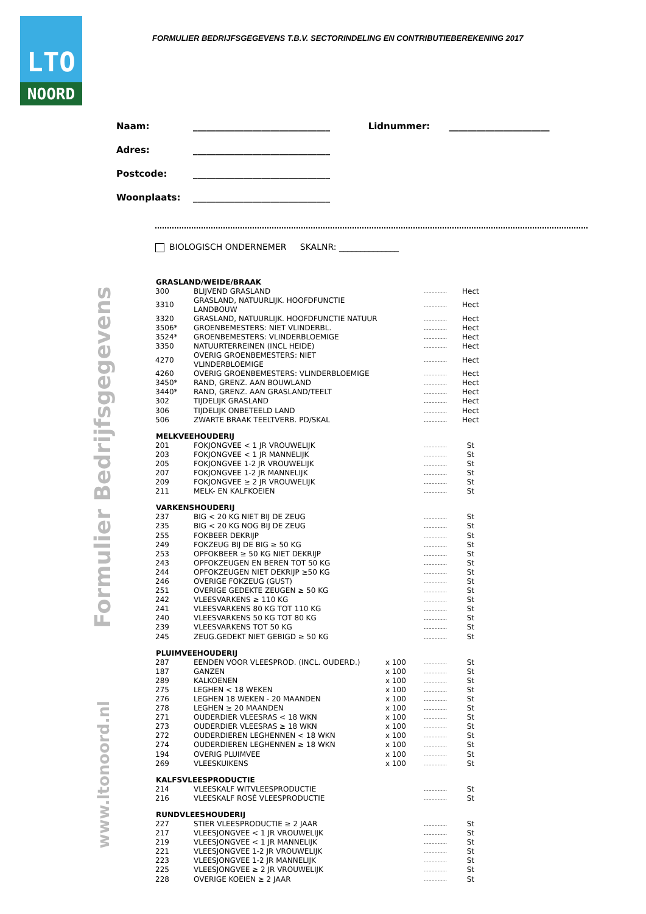LTO
NOORD
FORMULIER BEDRIJFSGEGEVENS T.B.V. SECTORINDELING EN CONTRIBUTIEBEREKENING 2017
Formulier Bedrijfsgegevens
www.ltonoord.nl
Naam: ______________________________ Lidnummer: ______________________
Adres: ______________________________
Postcode: ______________________________
Woonplaats: ______________________________
BIOLOGISCH ONDERNEMER SKALNR: ______________
| GRASLAND/WEIDE/BRAAK | | | | |
| --- | --- | --- | --- | --- |
| 300 | BLIJVEND GRASLAND | | ............... | Hect |
| 3310 | GRASLAND, NATUURLIJK. HOOFDFUNCTIE LANDBOUW | | ............... | Hect |
| 3320 | GRASLAND, NATUURLIJK. HOOFDFUNCTIE NATUUR | | ............... | Hect |
| 3506* | GROENBEMESTERS: NIET VLINDERBL. | | ............... | Hect |
| 3524* | GROENBEMESTERS: VLINDERBLOEMIGE | | ............... | Hect |
| 3350 | NATUURTERREINEN (INCL HEIDE) | | ............... | Hect |
| 4270 | OVERIG GROENBEMESTERS: NIET VLINDERBLOEMIGE | | ............... | Hect |
| 4260 | OVERIG GROENBEMESTERS: VLINDERBLOEMIGE | | ............... | Hect |
| 3450* | RAND, GRENZ. AAN BOUWLAND | | ............... | Hect |
| 3440* | RAND, GRENZ. AAN GRASLAND/TEELT | | ............... | Hect |
| 302 | TIJDELIJK GRASLAND | | ............... | Hect |
| 306 | TIJDELIJK ONBETEELD LAND | | ............... | Hect |
| 506 | ZWARTE BRAAK TEELTVERB. PD/SKAL | | ............... | Hect |
| MELKVEEHOUDERIJ | | | | |
| 201 | FOKJONGVEE < 1 JR VROUWELIJK | | ............... | St |
| 203 | FOKJONGVEE < 1 JR MANNELIJK | | ............... | St |
| 205 | FOKJONGVEE 1-2 JR VROUWELIJK | | ............... | St |
| 207 | FOKJONGVEE 1-2 JR MANNELIJK | | ............... | St |
| 209 | FOKJONGVEE ≥ 2 JR VROUWELIJK | | ............... | St |
| 211 | MELK- EN KALFKOEIEN | | ............... | St |
| VARKENSHOUDERIJ | | | | |
| 237 | BIG < 20 KG NIET BIJ DE ZEUG | | ............... | St |
| 235 | BIG < 20 KG NOG BIJ DE ZEUG | | ............... | St |
| 255 | FOKBEER DEKRIJP | | ............... | St |
| 249 | FOKZEUG BIJ DE BIG ≥ 50 KG | | ............... | St |
| 253 | OPFOKBEER ≥ 50 KG NIET DEKRIJP | | ............... | St |
| 243 | OPFOKZEUGEN EN BEREN TOT 50 KG | | ............... | St |
| 244 | OPFOKZEUGEN NIET DEKRIJP ≥50 KG | | ............... | St |
| 246 | OVERIGE FOKZEUG (GUST) | | ............... | St |
| 251 | OVERIGE GEDEKTE ZEUGEN ≥ 50 KG | | ............... | St |
| 242 | VLEESVARKENS ≥ 110 KG | | ............... | St |
| 241 | VLEESVARKENS 80 KG TOT 110 KG | | ............... | St |
| 240 | VLEESVARKENS 50 KG TOT 80 KG | | ............... | St |
| 239 | VLEESVARKENS TOT 50 KG | | ............... | St |
| 245 | ZEUG.GEDEKT NIET GEBIGD ≥ 50 KG | | ............... | St |
| PLUIMVEEHOUDERIJ | | | | |
| 287 | EENDEN VOOR VLEESPROD. (INCL. OUDERD.) | x 100 | ............... | St |
| 187 | GANZEN | x 100 | ............... | St |
| 289 | KALKOENEN | x 100 | ............... | St |
| 275 | LEGHEN < 18 WEKEN | x 100 | ............... | St |
| 276 | LEGHEN 18 WEKEN - 20 MAANDEN | x 100 | ............... | St |
| 278 | LEGHEN ≥ 20 MAANDEN | x 100 | ............... | St |
| 271 | OUDERDIER VLEESRAS < 18 WKN | x 100 | ............... | St |
| 273 | OUDERDIER VLEESRAS ≥ 18 WKN | x 100 | ............... | St |
| 272 | OUDERDIEREN LEGHENNEN < 18 WKN | x 100 | ............... | St |
| 274 | OUDERDIEREN LEGHENNEN ≥ 18 WKN | x 100 | ............... | St |
| 194 | OVERIG PLUIMVEE | x 100 | ............... | St |
| 269 | VLEESKUIKENS | x 100 | ............... | St |
| KALFSVLEESPRODUCTIE | | | | |
| 214 | VLEESKALF WITVLEESPRODUCTIE | | ............... | St |
| 216 | VLEESKALF ROSÉ VLEESPRODUCTIE | | ............... | St |
| RUNDVLEESHOUDERIJ | | | | |
| 227 | STIER VLEESPRODUCTIE ≥ 2 JAAR | | ............... | St |
| 217 | VLEESJONGVEE < 1 JR VROUWELIJK | | ............... | St |
| 219 | VLEESJONGVEE < 1 JR MANNELIJK | | ............... | St |
| 221 | VLEESJONGVEE 1-2 JR VROUWELIJK | | ............... | St |
| 223 | VLEESJONGVEE 1-2 JR MANNELIJK | | ............... | St |
| 225 | VLEESJONGVEE ≥ 2 JR VROUWELIJK | | ............... | St |
| 228 | OVERIGE KOEIEN ≥ 2 JAAR | | ............... | St |